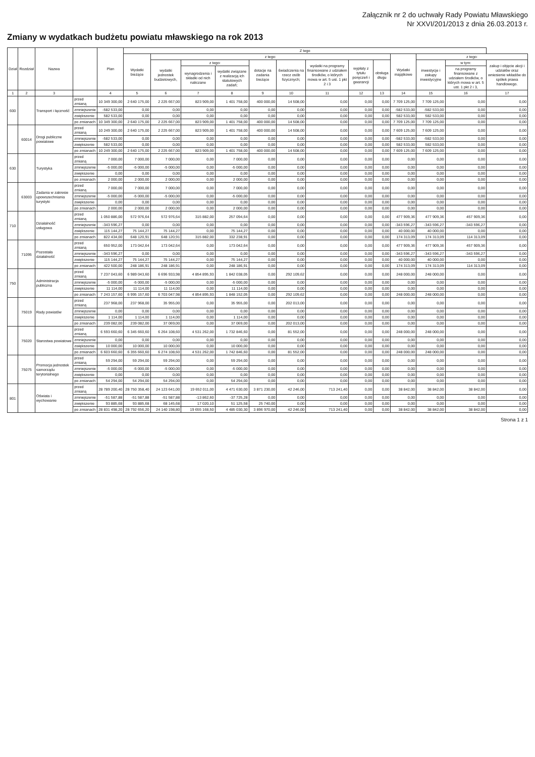Załącznik nr 2 do uchwały Rady Powiatu Mławskiego
Nr XXVI/201/2013 z dnia 26.03.2013 r.
Zmiany w wydatkach budżetu powiatu mławskiego na rok 2013
| Dział | Rozdział | Nazwa | | Plan | Z tego | | | | | | | | | | | | |
| --- | --- | --- | --- | --- | --- | --- | --- | --- | --- | --- | --- | --- | --- | --- | --- | --- | --- |
| | | | | | Wydatki bieżące | z tego: | | | | | | | | Wydatki majątkowe | z tego: | | |
| | | | | | | wydatki jednostek budżetowych, | z tego: | | dotacje na zadania bieżące | świadczenia na rzecz osób fizycznych; | wydatki na programy finansowane z udziałem środków, o których mowa w art. 5 ust. 1 pkt 2 i 3 | wypłaty z tytułu poręczeń i gwarancji | obsługa długu | | inwestycje i zakupy inwestycyjne | w tym: | zakup i objęcie akcji i udziałów oraz wniesienie wkładów do spółek prawa handlowego. |
| | | | | | | | wynagrodzenia i składki od nich naliczane | wydatki związane z realizacją ich statutowych zadań; | | | | | | | | na programy finansowane z udziałem środków, o których mowa w art. 5 ust. 1 pkt 2 i 3, | |
| 1 | 2 | 3 | | 4 | 5 | 6 | 7 | 8 | 9 | 10 | 11 | 12 | 13 | 14 | 15 | 16 | 17 |
| 600 | | Transport i łączność | przed zmianą | 10 349 300,00 | 2 640 175,00 | 2 225 667,00 | 823 909,00 | 1 401 758,00 | 400 000,00 | 14 508,00 | 0,00 | 0,00 | 0,00 | 7 709 125,00 | 7 709 125,00 | 0,00 | 0,00 |
| | | | zmniejszenie | -582 533,00 | 0,00 | 0,00 | 0,00 | 0,00 | 0,00 | 0,00 | 0,00 | 0,00 | 0,00 | -582 533,00 | -582 533,00 | 0,00 | 0,00 |
| | | | zwiększenie | 582 533,00 | 0,00 | 0,00 | 0,00 | 0,00 | 0,00 | 0,00 | 0,00 | 0,00 | 0,00 | 582 533,00 | 582 533,00 | 0,00 | 0,00 |
| | | | po zmianach | 10 349 300,00 | 2 640 175,00 | 2 225 667,00 | 823 909,00 | 1 401 758,00 | 400 000,00 | 14 508,00 | 0,00 | 0,00 | 0,00 | 7 709 125,00 | 7 709 125,00 | 0,00 | 0,00 |
| | 60014 | Drogi publiczne powiatowe | przed zmianą | 10 249 300,00 | 2 640 175,00 | 2 225 667,00 | 823 909,00 | 1 401 758,00 | 400 000,00 | 14 508,00 | 0,00 | 0,00 | 0,00 | 7 609 125,00 | 7 609 125,00 | 0,00 | 0,00 |
| | | | zmniejszenie | -582 533,00 | 0,00 | 0,00 | 0,00 | 0,00 | 0,00 | 0,00 | 0,00 | 0,00 | 0,00 | -582 533,00 | -582 533,00 | 0,00 | 0,00 |
| | | | zwiększenie | 582 533,00 | 0,00 | 0,00 | 0,00 | 0,00 | 0,00 | 0,00 | 0,00 | 0,00 | 0,00 | 582 533,00 | 582 533,00 | 0,00 | 0,00 |
| | | | po zmianach | 10 249 300,00 | 2 640 175,00 | 2 225 667,00 | 823 909,00 | 1 401 758,00 | 400 000,00 | 14 508,00 | 0,00 | 0,00 | 0,00 | 7 609 125,00 | 7 609 125,00 | 0,00 | 0,00 |
| 630 | | Turystyka | przed zmianą | 7 000,00 | 7 000,00 | 7 000,00 | 0,00 | 7 000,00 | 0,00 | 0,00 | 0,00 | 0,00 | 0,00 | 0,00 | 0,00 | 0,00 | 0,00 |
| | | | zmniejszenie | -5 000,00 | -5 000,00 | -5 000,00 | 0,00 | -5 000,00 | 0,00 | 0,00 | 0,00 | 0,00 | 0,00 | 0,00 | 0,00 | 0,00 | 0,00 |
| | | | zwiększenie | 0,00 | 0,00 | 0,00 | 0,00 | 0,00 | 0,00 | 0,00 | 0,00 | 0,00 | 0,00 | 0,00 | 0,00 | 0,00 | 0,00 |
| | | | po zmianach | 2 000,00 | 2 000,00 | 2 000,00 | 0,00 | 2 000,00 | 0,00 | 0,00 | 0,00 | 0,00 | 0,00 | 0,00 | 0,00 | 0,00 | 0,00 |
| | 63003 | Zadania w zakresie upowszechniania turystyki | przed zmianą | 7 000,00 | 7 000,00 | 7 000,00 | 0,00 | 7 000,00 | 0,00 | 0,00 | 0,00 | 0,00 | 0,00 | 0,00 | 0,00 | 0,00 | 0,00 |
| | | | zmniejszenie | -5 000,00 | -5 000,00 | -5 000,00 | 0,00 | -5 000,00 | 0,00 | 0,00 | 0,00 | 0,00 | 0,00 | 0,00 | 0,00 | 0,00 | 0,00 |
| | | | zwiększenie | 0,00 | 0,00 | 0,00 | 0,00 | 0,00 | 0,00 | 0,00 | 0,00 | 0,00 | 0,00 | 0,00 | 0,00 | 0,00 | 0,00 |
| | | | po zmianach | 2 000,00 | 2 000,00 | 2 000,00 | 0,00 | 2 000,00 | 0,00 | 0,00 | 0,00 | 0,00 | 0,00 | 0,00 | 0,00 | 0,00 | 0,00 |
| 710 | | Działalność usługowa | przed zmianą | 1 050 886,00 | 572 976,64 | 572 976,64 | 315 882,00 | 257 094,64 | 0,00 | 0,00 | 0,00 | 0,00 | 0,00 | 477 909,36 | 477 909,36 | 457 909,36 | 0,00 |
| | | | zmniejszenie | -343 596,27 | 0,00 | 0,00 | 0,00 | 0,00 | 0,00 | 0,00 | 0,00 | 0,00 | 0,00 | -343 596,27 | -343 596,27 | -343 596,27 | 0,00 |
| | | | zwiększenie | 115 144,27 | 75 144,27 | 75 144,27 | 0,00 | 75 144,27 | 0,00 | 0,00 | 0,00 | 0,00 | 0,00 | 40 000,00 | 40 000,00 | 0,00 | 0,00 |
| | | | po zmianach | 822 434,00 | 648 120,91 | 648 120,91 | 315 882,00 | 332 238,91 | 0,00 | 0,00 | 0,00 | 0,00 | 0,00 | 174 313,09 | 174 313,09 | 114 313,09 | 0,00 |
| | 71095 | Pozostała działalność | przed zmianą | 650 952,00 | 173 042,64 | 173 042,64 | 0,00 | 173 042,64 | 0,00 | 0,00 | 0,00 | 0,00 | 0,00 | 477 909,36 | 477 909,36 | 457 909,36 | 0,00 |
| | | | zmniejszenie | -343 596,27 | 0,00 | 0,00 | 0,00 | 0,00 | 0,00 | 0,00 | 0,00 | 0,00 | 0,00 | -343 596,27 | -343 596,27 | -343 596,27 | 0,00 |
| | | | zwiększenie | 115 144,27 | 75 144,27 | 75 144,27 | 0,00 | 75 144,27 | 0,00 | 0,00 | 0,00 | 0,00 | 0,00 | 40 000,00 | 40 000,00 | 0,00 | 0,00 |
| | | | po zmianach | 422 500,00 | 248 186,91 | 248 186,91 | 0,00 | 248 186,91 | 0,00 | 0,00 | 0,00 | 0,00 | 0,00 | 174 313,09 | 174 313,09 | 114 313,09 | 0,00 |
| 750 | | Administracja publiczna | przed zmianą | 7 237 043,60 | 6 989 043,60 | 6 696 933,98 | 4 854 895,93 | 1 842 038,05 | 0,00 | 292 109,62 | 0,00 | 0,00 | 0,00 | 248 000,00 | 248 000,00 | 0,00 | 0,00 |
| | | | zmniejszenie | -5 000,00 | -5 000,00 | -5 000,00 | 0,00 | -5 000,00 | 0,00 | 0,00 | 0,00 | 0,00 | 0,00 | 0,00 | 0,00 | 0,00 | 0,00 |
| | | | zwiększenie | 11 114,00 | 11 114,00 | 11 114,00 | 0,00 | 11 114,00 | 0,00 | 0,00 | 0,00 | 0,00 | 0,00 | 0,00 | 0,00 | 0,00 | 0,00 |
| | | | po zmianach | 7 243 157,60 | 6 995 157,60 | 6 703 047,98 | 4 854 895,93 | 1 848 152,05 | 0,00 | 292 109,62 | 0,00 | 0,00 | 0,00 | 248 000,00 | 248 000,00 | 0,00 | 0,00 |
| | 75019 | Rady powiatów | przed zmianą | 237 968,00 | 237 968,00 | 35 955,00 | 0,00 | 35 955,00 | 0,00 | 202 013,00 | 0,00 | 0,00 | 0,00 | 0,00 | 0,00 | 0,00 | 0,00 |
| | | | zmniejszenie | 0,00 | 0,00 | 0,00 | 0,00 | 0,00 | 0,00 | 0,00 | 0,00 | 0,00 | 0,00 | 0,00 | 0,00 | 0,00 | 0,00 |
| | | | zwiększenie | 1 114,00 | 1 114,00 | 1 114,00 | 0,00 | 1 114,00 | 0,00 | 0,00 | 0,00 | 0,00 | 0,00 | 0,00 | 0,00 | 0,00 | 0,00 |
| | | | po zmianach | 239 082,00 | 239 082,00 | 37 069,00 | 0,00 | 37 069,00 | 0,00 | 202 013,00 | 0,00 | 0,00 | 0,00 | 0,00 | 0,00 | 0,00 | 0,00 |
| | 75020 | Starostwa powiatowe | przed zmianą | 6 593 660,60 | 6 345 660,60 | 6 264 108,60 | 4 531 262,00 | 1 732 846,60 | 0,00 | 81 552,00 | 0,00 | 0,00 | 0,00 | 248 000,00 | 248 000,00 | 0,00 | 0,00 |
| | | | zmniejszenie | 0,00 | 0,00 | 0,00 | 0,00 | 0,00 | 0,00 | 0,00 | 0,00 | 0,00 | 0,00 | 0,00 | 0,00 | 0,00 | 0,00 |
| | | | zwiększenie | 10 000,00 | 10 000,00 | 10 000,00 | 0,00 | 10 000,00 | 0,00 | 0,00 | 0,00 | 0,00 | 0,00 | 0,00 | 0,00 | 0,00 | 0,00 |
| | | | po zmianach | 6 603 660,60 | 6 355 660,60 | 6 274 108,60 | 4 531 262,00 | 1 742 846,60 | 0,00 | 81 552,00 | 0,00 | 0,00 | 0,00 | 248 000,00 | 248 000,00 | 0,00 | 0,00 |
| | 75075 | Promocja jednostek samorządu terytorialnego | przed zmianą | 59 294,00 | 59 294,00 | 59 294,00 | 0,00 | 59 294,00 | 0,00 | 0,00 | 0,00 | 0,00 | 0,00 | 0,00 | 0,00 | 0,00 | 0,00 |
| | | | zmniejszenie | -5 000,00 | -5 000,00 | -5 000,00 | 0,00 | -5 000,00 | 0,00 | 0,00 | 0,00 | 0,00 | 0,00 | 0,00 | 0,00 | 0,00 | 0,00 |
| | | | zwiększenie | 0,00 | 0,00 | 0,00 | 0,00 | 0,00 | 0,00 | 0,00 | 0,00 | 0,00 | 0,00 | 0,00 | 0,00 | 0,00 | 0,00 |
| | | | po zmianach | 54 294,00 | 54 294,00 | 54 294,00 | 0,00 | 54 294,00 | 0,00 | 0,00 | 0,00 | 0,00 | 0,00 | 0,00 | 0,00 | 0,00 | 0,00 |
| 801 | | Oświata i wychowanie | przed zmianą | 28 789 200,40 | 28 750 358,40 | 24 123 641,00 | 19 652 011,00 | 4 471 630,00 | 3 871 230,00 | 42 246,00 | 713 241,40 | 0,00 | 0,00 | 38 842,00 | 38 842,00 | 38 842,00 | 0,00 |
| | | | zmniejszenie | -51 587,88 | -51 587,88 | -51 587,88 | -13 862,60 | -37 725,28 | 0,00 | 0,00 | 0,00 | 0,00 | 0,00 | 0,00 | 0,00 | 0,00 | 0,00 |
| | | | zwiększenie | 93 885,68 | 93 885,68 | 68 145,68 | 17 020,10 | 51 125,58 | 25 740,00 | 0,00 | 0,00 | 0,00 | 0,00 | 0,00 | 0,00 | 0,00 | 0,00 |
| | | | po zmianach | 28 831 498,20 | 28 792 656,20 | 24 140 198,80 | 19 655 168,50 | 4 485 030,30 | 3 896 970,00 | 42 246,00 | 713 241,40 | 0,00 | 0,00 | 38 842,00 | 38 842,00 | 38 842,00 | 0,00 |
Strona 1 z 1